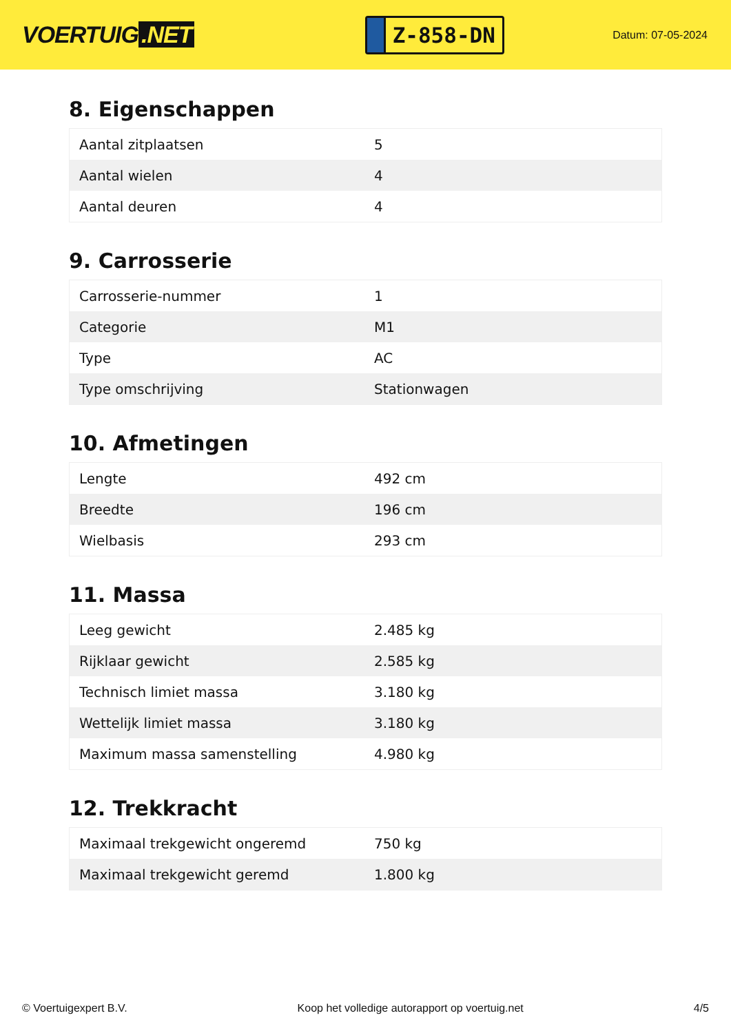VOERTUIG.NET
Z-858-DN
Datum: 07-05-2024
8. Eigenschappen
| Aantal zitplaatsen | 5 |
| Aantal wielen | 4 |
| Aantal deuren | 4 |
9. Carrosserie
| Carrosserie-nummer | 1 |
| Categorie | M1 |
| Type | AC |
| Type omschrijving | Stationwagen |
10. Afmetingen
| Lengte | 492 cm |
| Breedte | 196 cm |
| Wielbasis | 293 cm |
11. Massa
| Leeg gewicht | 2.485 kg |
| Rijklaar gewicht | 2.585 kg |
| Technisch limiet massa | 3.180 kg |
| Wettelijk limiet massa | 3.180 kg |
| Maximum massa samenstelling | 4.980 kg |
12. Trekkracht
| Maximaal trekgewicht ongeremd | 750 kg |
| Maximaal trekgewicht geremd | 1.800 kg |
© Voertuigexpert B.V. Koop het volledige autorapport op voertuig.net 4/5